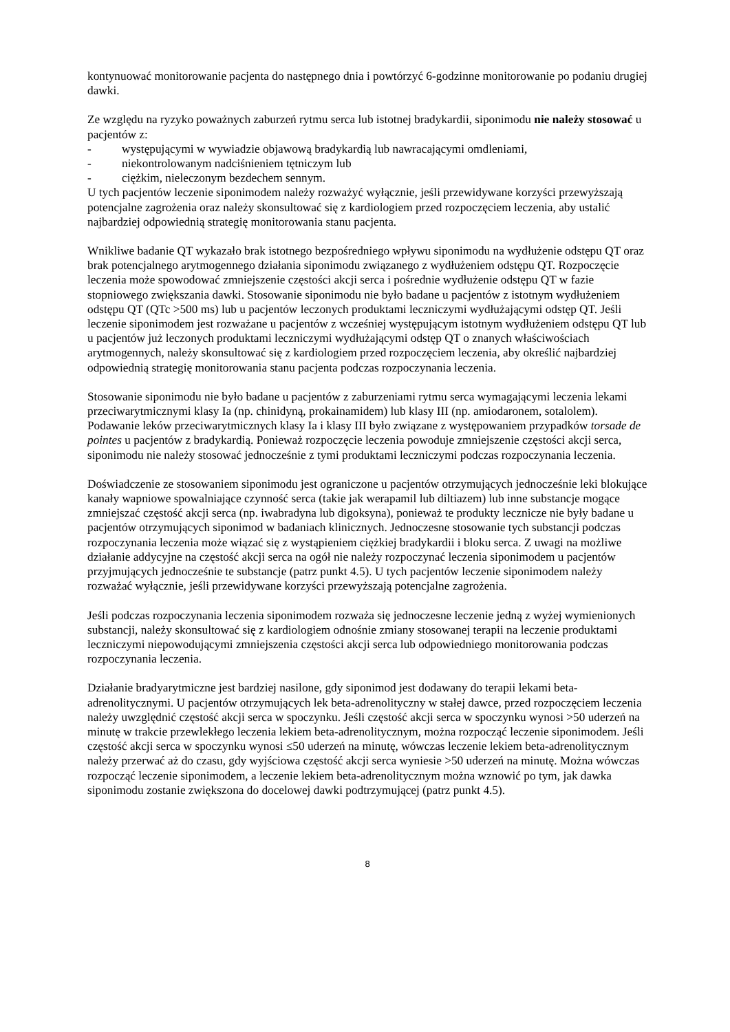kontynuować monitorowanie pacjenta do następnego dnia i powtórzyć 6-godzinne monitorowanie po podaniu drugiej dawki.
Ze względu na ryzyko poważnych zaburzeń rytmu serca lub istotnej bradykardii, siponimodu nie należy stosować u pacjentów z:
- występującymi w wywiadzie objawową bradykardią lub nawracającymi omdleniami,
- niekontrolowanym nadciśnieniem tętniczym lub
- ciężkim, nieleczonym bezdechem sennym.
U tych pacjentów leczenie siponimodem należy rozważyć wyłącznie, jeśli przewidywane korzyści przewyższają potencjalne zagrożenia oraz należy skonsultować się z kardiologiem przed rozpoczęciem leczenia, aby ustalić najbardziej odpowiednią strategię monitorowania stanu pacjenta.
Wnikliwe badanie QT wykazało brak istotnego bezpośredniego wpływu siponimodu na wydłużenie odstępu QT oraz brak potencjalnego arytmogennego działania siponimodu związanego z wydłużeniem odstępu QT. Rozpoczęcie leczenia może spowodować zmniejszenie częstości akcji serca i pośrednie wydłużenie odstępu QT w fazie stopniowego zwiększania dawki. Stosowanie siponimodu nie było badane u pacjentów z istotnym wydłużeniem odstępu QT (QTc >500 ms) lub u pacjentów leczonych produktami leczniczymi wydłużającymi odstęp QT. Jeśli leczenie siponimodem jest rozważane u pacjentów z wcześniej występującym istotnym wydłużeniem odstępu QT lub u pacjentów już leczonych produktami leczniczymi wydłużającymi odstęp QT o znanych właściwościach arytmogennych, należy skonsultować się z kardiologiem przed rozpoczęciem leczenia, aby określić najbardziej odpowiednią strategię monitorowania stanu pacjenta podczas rozpoczynania leczenia.
Stosowanie siponimodu nie było badane u pacjentów z zaburzeniami rytmu serca wymagającymi leczenia lekami przeciwarytmicznymi klasy Ia (np. chinidyną, prokainamidem) lub klasy III (np. amiodaronem, sotalolem). Podawanie leków przeciwarytmicznych klasy Ia i klasy III było związane z występowaniem przypadków torsade de pointes u pacjentów z bradykardią. Ponieważ rozpoczęcie leczenia powoduje zmniejszenie częstości akcji serca, siponimodu nie należy stosować jednocześnie z tymi produktami leczniczymi podczas rozpoczynania leczenia.
Doświadczenie ze stosowaniem siponimodu jest ograniczone u pacjentów otrzymujących jednocześnie leki blokujące kanały wapniowe spowalniające czynność serca (takie jak werapamil lub diltiazem) lub inne substancje mogące zmniejszać częstość akcji serca (np. iwabradyna lub digoksyna), ponieważ te produkty lecznicze nie były badane u pacjentów otrzymujących siponimod w badaniach klinicznych. Jednoczesne stosowanie tych substancji podczas rozpoczynania leczenia może wiązać się z wystąpieniem ciężkiej bradykardii i bloku serca. Z uwagi na możliwe działanie addycyjne na częstość akcji serca na ogół nie należy rozpoczynać leczenia siponimodem u pacjentów przyjmujących jednocześnie te substancje (patrz punkt 4.5). U tych pacjentów leczenie siponimodem należy rozważać wyłącznie, jeśli przewidywane korzyści przewyższają potencjalne zagrożenia.
Jeśli podczas rozpoczynania leczenia siponimodem rozważa się jednoczesne leczenie jedną z wyżej wymienionych substancji, należy skonsultować się z kardiologiem odnośnie zmiany stosowanej terapii na leczenie produktami leczniczymi niepowodującymi zmniejszenia częstości akcji serca lub odpowiedniego monitorowania podczas rozpoczynania leczenia.
Działanie bradyarytmiczne jest bardziej nasilone, gdy siponimod jest dodawany do terapii lekami beta-adrenolitycznymi. U pacjentów otrzymujących lek beta-adrenolityczny w stałej dawce, przed rozpoczęciem leczenia należy uwzględnić częstość akcji serca w spoczynku. Jeśli częstość akcji serca w spoczynku wynosi >50 uderzeń na minutę w trakcie przewlekłego leczenia lekiem beta-adrenolitycznym, można rozpocząć leczenie siponimodem. Jeśli częstość akcji serca w spoczynku wynosi ≤50 uderzeń na minutę, wówczas leczenie lekiem beta-adrenolitycznym należy przerwać aż do czasu, gdy wyjściowa częstość akcji serca wyniesie >50 uderzeń na minutę. Można wówczas rozpocząć leczenie siponimodem, a leczenie lekiem beta-adrenolitycznym można wznowić po tym, jak dawka siponimodu zostanie zwiększona do docelowej dawki podtrzymującej (patrz punkt 4.5).
8